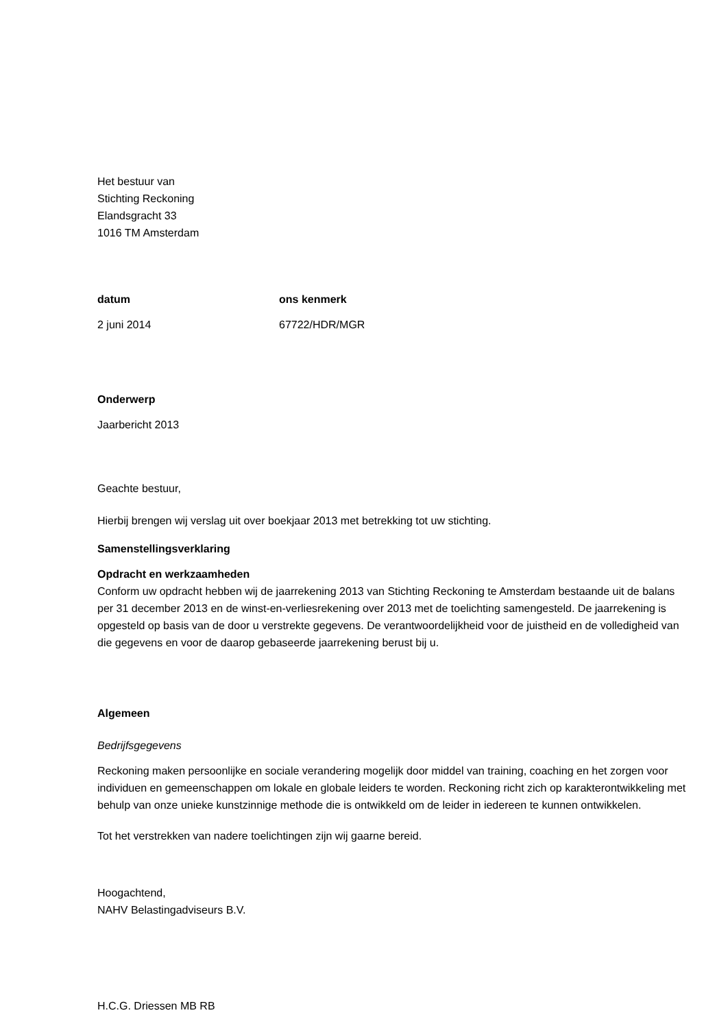Het bestuur van
Stichting Reckoning
Elandsgracht 33
1016 TM Amsterdam
datum ons kenmerk
2 juni 2014 67722/HDR/MGR
Onderwerp
Jaarbericht 2013
Geachte bestuur,
Hierbij brengen wij verslag uit over boekjaar 2013 met betrekking tot uw stichting.
Samenstellingsverklaring
Opdracht en werkzaamheden
Conform uw opdracht hebben wij de jaarrekening 2013 van Stichting Reckoning te Amsterdam bestaande uit de balans per 31 december 2013 en de winst-en-verliesrekening over 2013 met de toelichting samengesteld. De jaarrekening is opgesteld op basis van de door u verstrekte gegevens. De verantwoordelijkheid voor de juistheid en de volledigheid van die gegevens en voor de daarop gebaseerde jaarrekening berust bij u.
Algemeen
Bedrijfsgegevens
Reckoning maken persoonlijke en sociale verandering mogelijk door middel van training, coaching en het zorgen voor individuen en gemeenschappen om lokale en globale leiders te worden. Reckoning richt zich op karakterontwikkeling met behulp van onze unieke kunstzinnige methode die is ontwikkeld om de leider in iedereen te kunnen ontwikkelen.
Tot het verstrekken van nadere toelichtingen zijn wij gaarne bereid.
Hoogachtend,
NAHV Belastingadviseurs B.V.
H.C.G. Driessen MB RB